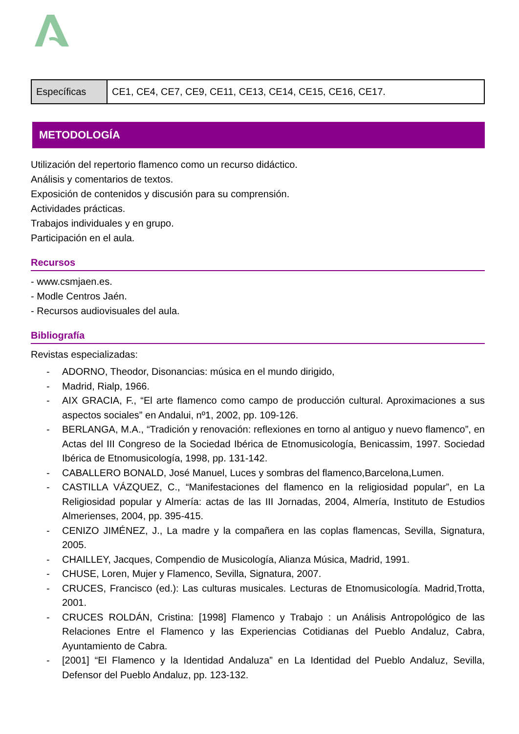| Específicas | CE1, CE4, CE7, CE9, CE11, CE13, CE14, CE15, CE16, CE17. |
METODOLOGÍA
Utilización del repertorio flamenco como un recurso didáctico.
Análisis y comentarios de textos.
Exposición de contenidos y discusión para su comprensión.
Actividades prácticas.
Trabajos individuales y en grupo.
Participación en el aula.
Recursos
- www.csmjaen.es.
- Modle Centros Jaén.
- Recursos audiovisuales del aula.
Bibliografía
Revistas especializadas:
- ADORNO, Theodor, Disonancias: música en el mundo dirigido,
- Madrid, Rialp, 1966.
- AIX GRACIA, F., “El arte flamenco como campo de producción cultural. Aproximaciones a sus aspectos sociales” en Andalui, nº1, 2002, pp. 109-126.
- BERLANGA, M.A., “Tradición y renovación: reflexiones en torno al antiguo y nuevo flamenco”, en Actas del III Congreso de la Sociedad Ibérica de Etnomusicología, Benicassim, 1997. Sociedad Ibérica de Etnomusicología, 1998, pp. 131-142.
- CABALLERO BONALD, José Manuel, Luces y sombras del flamenco,Barcelona,Lumen.
- CASTILLA VÁZQUEZ, C., “Manifestaciones del flamenco en la religiosidad popular”, en La Religiosidad popular y Almería: actas de las III Jornadas, 2004, Almería, Instituto de Estudios Almerienses, 2004, pp. 395-415.
- CENIZO JIMÉNEZ, J., La madre y la compañera en las coplas flamencas, Sevilla, Signatura, 2005.
- CHAILLEY, Jacques, Compendio de Musicología, Alianza Música, Madrid, 1991.
- CHUSE, Loren, Mujer y Flamenco, Sevilla, Signatura, 2007.
- CRUCES, Francisco (ed.): Las culturas musicales. Lecturas de Etnomusicología. Madrid,Trotta, 2001.
- CRUCES ROLDÁN, Cristina: [1998] Flamenco y Trabajo : un Análisis Antropológico de las Relaciones Entre el Flamenco y las Experiencias Cotidianas del Pueblo Andaluz, Cabra, Ayuntamiento de Cabra.
- [2001] “El Flamenco y la Identidad Andaluza” en La Identidad del Pueblo Andaluz, Sevilla, Defensor del Pueblo Andaluz, pp. 123-132.